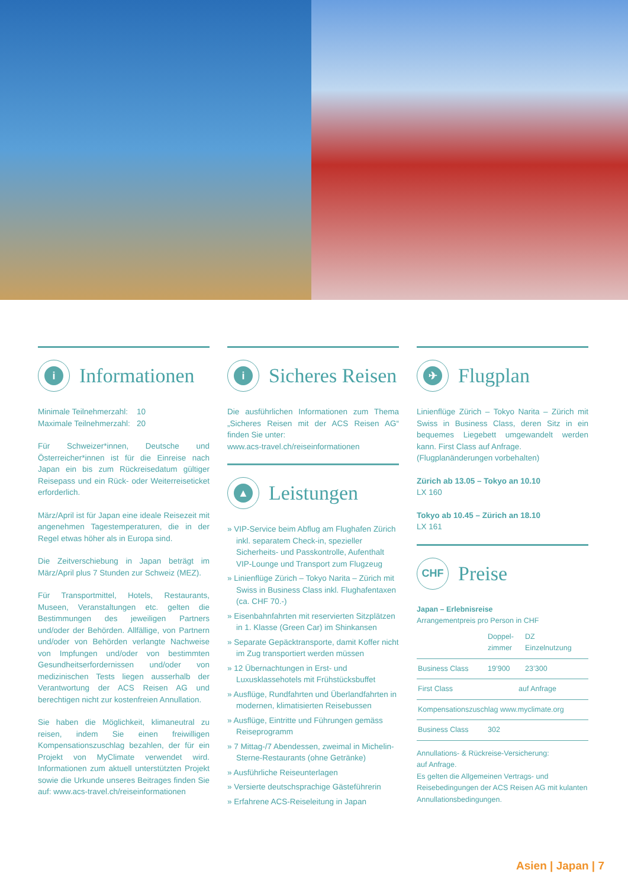i
Informationen
Minimale Teilnehmerzahl: 10
Maximale Teilnehmerzahl: 20
Für Schweizer*innen, Deutsche und Österreicher*innen ist für die Einreise nach Japan ein bis zum Rückreisedatum gültiger Reisepass und ein Rück- oder Weiterreiseticket erforderlich.
März/April ist für Japan eine ideale Reisezeit mit angenehmen Tagestemperaturen, die in der Regel etwas höher als in Europa sind.
Die Zeitverschiebung in Japan beträgt im März/April plus 7 Stunden zur Schweiz (MEZ).
Für Transportmittel, Hotels, Restaurants, Museen, Veranstaltungen etc. gelten die Bestimmungen des jeweiligen Partners und/oder der Behörden. Allfällige, von Partnern und/oder von Behörden verlangte Nachweise von Impfungen und/oder von bestimmten Gesundheitserfordernissen und/oder von medizinischen Tests liegen ausserhalb der Verantwortung der ACS Reisen AG und berechtigen nicht zur kostenfreien Annullation.
Sie haben die Möglichkeit, klimaneutral zu reisen, indem Sie einen freiwilligen Kompensationszuschlag bezahlen, der für ein Projekt von MyClimate verwendet wird. Informationen zum aktuell unterstützten Projekt sowie die Urkunde unseres Beitrages finden Sie auf: www.acs-travel.ch/reiseinformationen
i
Sicheres Reisen
Die ausführlichen Informationen zum Thema „Sicheres Reisen mit der ACS Reisen AG“ finden Sie unter:
www.acs-travel.ch/reiseinformationen
▲
Leistungen
» VIP-Service beim Abflug am Flughafen Zürich inkl. separatem Check-in, spezieller Sicherheits- und Passkontrolle, Aufenthalt VIP-Lounge und Transport zum Flugzeug
» Linienflüge Zürich – Tokyo Narita – Zürich mit Swiss in Business Class inkl. Flughafentaxen (ca. CHF 70.-)
» Eisenbahnfahrten mit reservierten Sitzplätzen in 1. Klasse (Green Car) im Shinkansen
» Separate Gepäcktransporte, damit Koffer nicht im Zug transportiert werden müssen
» 12 Übernachtungen in Erst- und Luxusklassehotels mit Frühstücksbuffet
» Ausflüge, Rundfahrten und Überlandfahrten in modernen, klimatisierten Reisebussen
» Ausflüge, Eintritte und Führungen gemäss Reiseprogramm
» 7 Mittag-/7 Abendessen, zweimal in Michelin-Sterne-Restaurants (ohne Getränke)
» Ausführliche Reiseunterlagen
» Versierte deutschsprachige Gästeführerin
» Erfahrene ACS-Reiseleitung in Japan
✈
Flugplan
Linienflüge Zürich – Tokyo Narita – Zürich mit Swiss in Business Class, deren Sitz in ein bequemes Liegebett umgewandelt werden kann. First Class auf Anfrage.
(Flugplanänderungen vorbehalten)
Zürich ab 13.05 – Tokyo an 10.10
LX 160
Tokyo ab 10.45 – Zürich an 18.10
LX 161
CHF
Preise
Japan – Erlebnisreise
Arrangementpreis pro Person in CHF
| | Doppel- zimmer | DZ Einzelnutzung |
| --- | --- | --- |
| Business Class | 19’900 | 23’300 |
| First Class | auf Anfrage | |
| Kompensationszuschlag www.myclimate.org | | |
| Business Class | 302 | |
Annullations- & Rückreise-Versicherung:
auf Anfrage.
Es gelten die Allgemeinen Vertrags- und Reisebedingungen der ACS Reisen AG mit kulanten Annullationsbedingungen.
Asien | Japan | 7